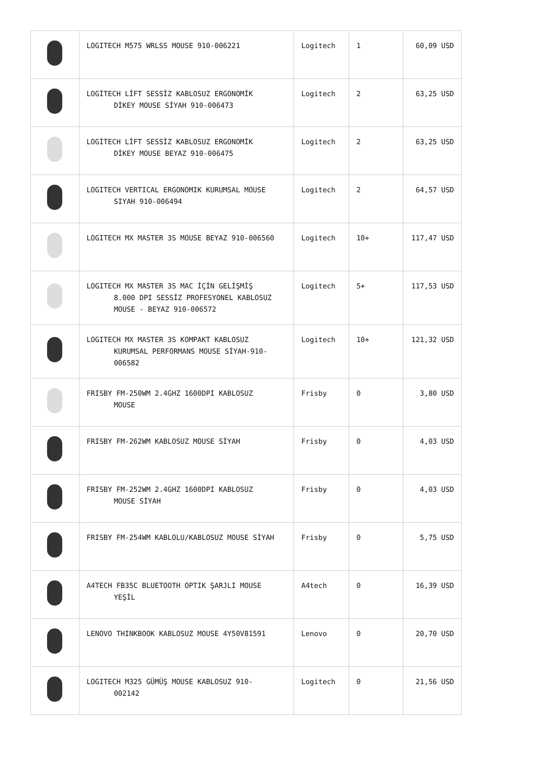| | LOGITECH M575 WRLSS MOUSE 910-006221 | Logitech | 1 | 60,09 USD |
| | LOGİTECH LİFT SESSİZ KABLOSUZ ERGONOMİK DİKEY MOUSE SİYAH 910-006473 | Logitech | 2 | 63,25 USD |
| | LOGİTECH LİFT SESSİZ KABLOSUZ ERGONOMİK DİKEY MOUSE BEYAZ 910-006475 | Logitech | 2 | 63,25 USD |
| | LOGITECH VERTICAL ERGONOMIK KURUMSAL MOUSE SIYAH 910-006494 | Logitech | 2 | 64,57 USD |
| | LOGITECH MX MASTER 3S MOUSE BEYAZ 910-006560 | Logitech | 10+ | 117,47 USD |
| | LOGITECH MX MASTER 3S MAC İÇİN GELİŞMİŞ 8.000 DPI SESSİZ PROFESYONEL KABLOSUZ MOUSE - BEYAZ 910-006572 | Logitech | 5+ | 117,53 USD |
| | LOGITECH MX MASTER 3S KOMPAKT KABLOSUZ KURUMSAL PERFORMANS MOUSE SİYAH-910-006582 | Logitech | 10+ | 121,32 USD |
| | FRISBY FM-250WM 2.4GHZ 1600DPI KABLOSUZ MOUSE | Frisby | 0 | 3,80 USD |
| | FRISBY FM-262WM KABLOSUZ MOUSE SİYAH | Frisby | 0 | 4,03 USD |
| | FRISBY FM-252WM 2.4GHZ 1600DPI KABLOSUZ MOUSE SİYAH | Frisby | 0 | 4,03 USD |
| | FRISBY FM-254WM KABLOLU/KABLOSUZ MOUSE SİYAH | Frisby | 0 | 5,75 USD |
| | A4TECH FB35C BLUETOOTH OPTIK ŞARJLI MOUSE YEŞİL | A4tech | 0 | 16,39 USD |
| | LENOVO THINKBOOK KABLOSUZ MOUSE 4Y50V81591 | Lenovo | 0 | 20,70 USD |
| | LOGITECH M325 GÜMÜŞ MOUSE KABLOSUZ 910- 002142 | Logitech | 0 | 21,56 USD |